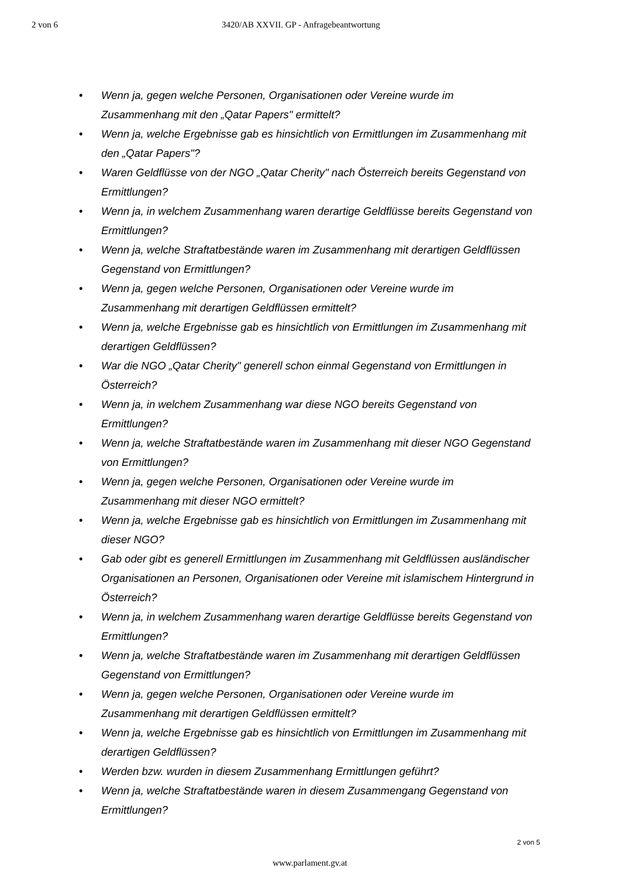2 von 6 3420/AB XXVII. GP - Anfragebeantwortung
• Wenn ja, gegen welche Personen, Organisationen oder Vereine wurde im Zusammenhang mit den „Qatar Papers" ermittelt?
• Wenn ja, welche Ergebnisse gab es hinsichtlich von Ermittlungen im Zusammenhang mit den „Qatar Papers"?
• Waren Geldflüsse von der NGO „Qatar Cherity" nach Österreich bereits Gegenstand von Ermittlungen?
• Wenn ja, in welchem Zusammenhang waren derartige Geldflüsse bereits Gegenstand von Ermittlungen?
• Wenn ja, welche Straftatbestände waren im Zusammenhang mit derartigen Geldflüssen Gegenstand von Ermittlungen?
• Wenn ja, gegen welche Personen, Organisationen oder Vereine wurde im Zusammenhang mit derartigen Geldflüssen ermittelt?
• Wenn ja, welche Ergebnisse gab es hinsichtlich von Ermittlungen im Zusammenhang mit derartigen Geldflüssen?
• War die NGO „Qatar Cherity" generell schon einmal Gegenstand von Ermittlungen in Österreich?
• Wenn ja, in welchem Zusammenhang war diese NGO bereits Gegenstand von Ermittlungen?
• Wenn ja, welche Straftatbestände waren im Zusammenhang mit dieser NGO Gegenstand von Ermittlungen?
• Wenn ja, gegen welche Personen, Organisationen oder Vereine wurde im Zusammenhang mit dieser NGO ermittelt?
• Wenn ja, welche Ergebnisse gab es hinsichtlich von Ermittlungen im Zusammenhang mit dieser NGO?
• Gab oder gibt es generell Ermittlungen im Zusammenhang mit Geldflüssen ausländischer Organisationen an Personen, Organisationen oder Vereine mit islamischem Hintergrund in Österreich?
• Wenn ja, in welchem Zusammenhang waren derartige Geldflüsse bereits Gegenstand von Ermittlungen?
• Wenn ja, welche Straftatbestände waren im Zusammenhang mit derartigen Geldflüssen Gegenstand von Ermittlungen?
• Wenn ja, gegen welche Personen, Organisationen oder Vereine wurde im Zusammenhang mit derartigen Geldflüssen ermittelt?
• Wenn ja, welche Ergebnisse gab es hinsichtlich von Ermittlungen im Zusammenhang mit derartigen Geldflüssen?
• Werden bzw. wurden in diesem Zusammenhang Ermittlungen geführt?
• Wenn ja, welche Straftatbestände waren in diesem Zusammengang Gegenstand von Ermittlungen?
2 von 5
www.parlament.gv.at